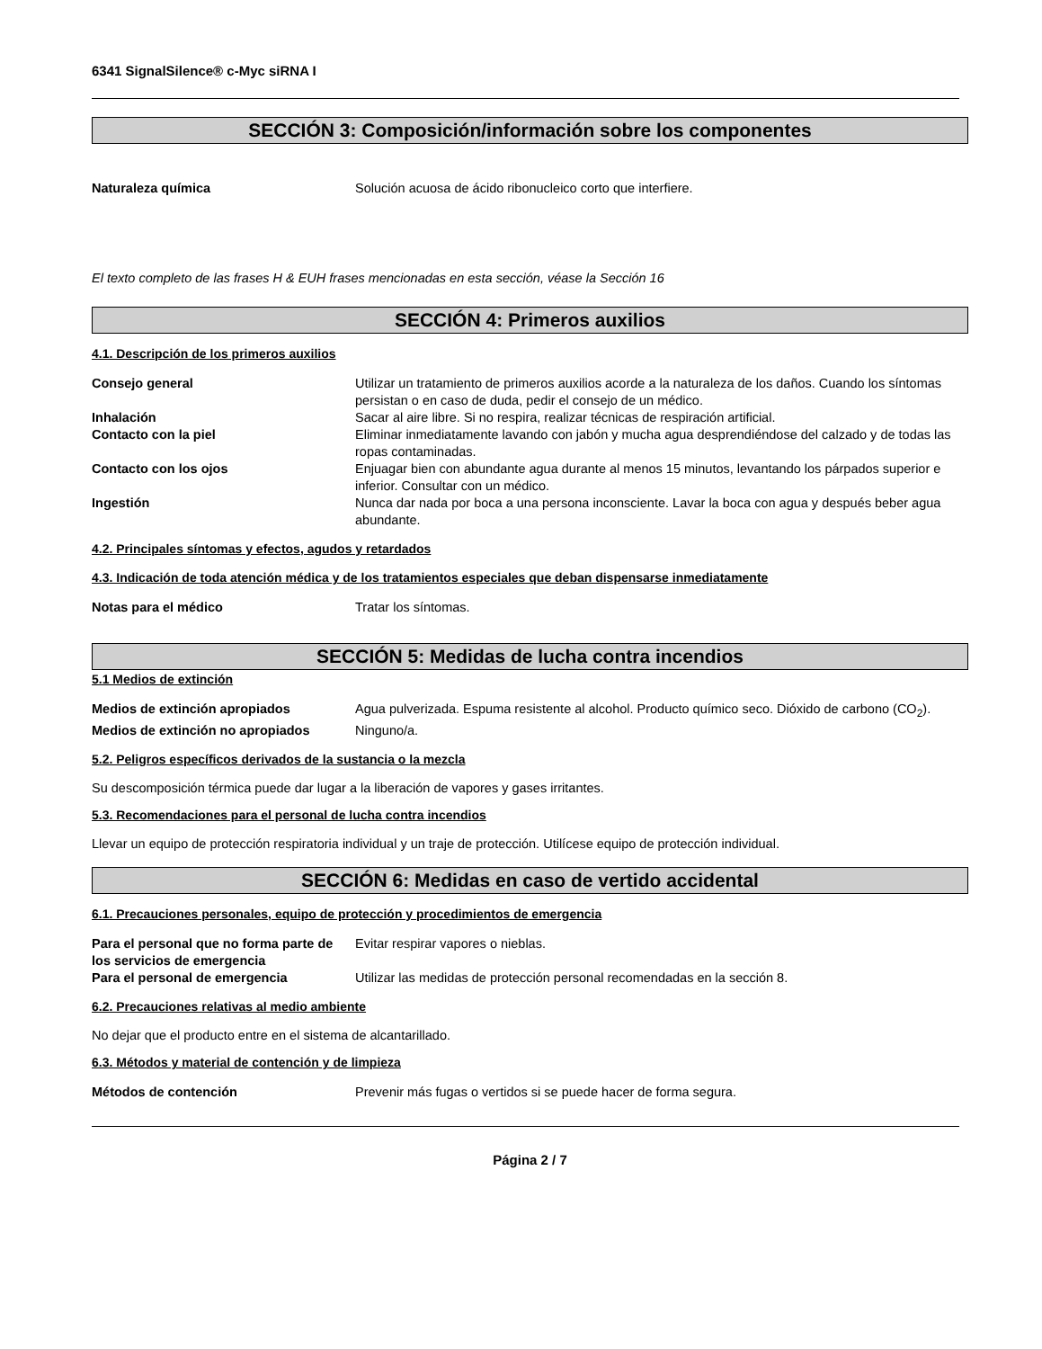6341 SignalSilence® c-Myc siRNA I
SECCIÓN 3: Composición/información sobre los componentes
Naturaleza química Solución acuosa de ácido ribonucleico corto que interfiere.
El texto completo de las frases H & EUH frases mencionadas en esta sección, véase la Sección 16
SECCIÓN 4: Primeros auxilios
4.1. Descripción de los primeros auxilios
Consejo general Utilizar un tratamiento de primeros auxilios acorde a la naturaleza de los daños. Cuando los síntomas persistan o en caso de duda, pedir el consejo de un médico.
Inhalación Sacar al aire libre. Si no respira, realizar técnicas de respiración artificial.
Contacto con la piel Eliminar inmediatamente lavando con jabón y mucha agua desprendiéndose del calzado y de todas las ropas contaminadas.
Contacto con los ojos Enjuagar bien con abundante agua durante al menos 15 minutos, levantando los párpados superior e inferior. Consultar con un médico.
Ingestión Nunca dar nada por boca a una persona inconsciente. Lavar la boca con agua y después beber agua abundante.
4.2. Principales síntomas y efectos, agudos y retardados
4.3. Indicación de toda atención médica y de los tratamientos especiales que deban dispensarse inmediatamente
Notas para el médico Tratar los síntomas.
SECCIÓN 5: Medidas de lucha contra incendios
5.1 Medios de extinción
Medios de extinción apropiados Agua pulverizada. Espuma resistente al alcohol. Producto químico seco. Dióxido de carbono (CO<sub>2</sub>).
Medios de extinción no apropiados Ninguno/a.
5.2. Peligros específicos derivados de la sustancia o la mezcla
Su descomposición térmica puede dar lugar a la liberación de vapores y gases irritantes.
5.3. Recomendaciones para el personal de lucha contra incendios
Llevar un equipo de protección respiratoria individual y un traje de protección. Utilícese equipo de protección individual.
SECCIÓN 6: Medidas en caso de vertido accidental
6.1. Precauciones personales, equipo de protección y procedimientos de emergencia
Para el personal que no forma parte de los servicios de emergencia
Evitar respirar vapores o nieblas.
Para el personal de emergencia Utilizar las medidas de protección personal recomendadas en la sección 8.
6.2. Precauciones relativas al medio ambiente
No dejar que el producto entre en el sistema de alcantarillado.
6.3. Métodos y material de contención y de limpieza
Métodos de contención Prevenir más fugas o vertidos si se puede hacer de forma segura.
Página 2 / 7